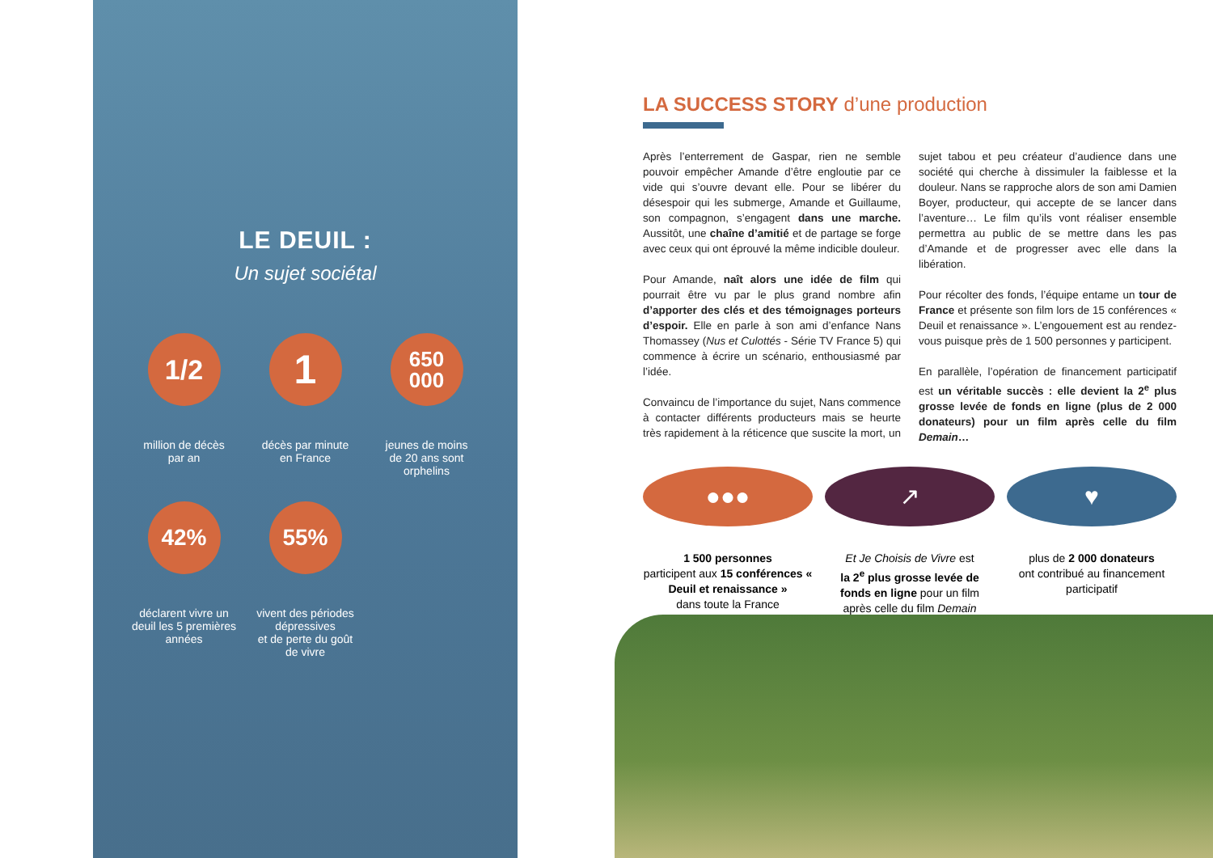LE DEUIL :
Un sujet sociétal
1/2
million de décès
par an
1
décès par minute
en France
650
000
jeunes de moins
de 20 ans sont
orphelins
42%
déclarent vivre un
deuil les 5 premières
années
55%
vivent des périodes
dépressives
et de perte du goût
de vivre
LA SUCCESS STORY d’une production
Après l’enterrement de Gaspar, rien ne semble pouvoir empêcher Amande d’être engloutie par ce vide qui s’ouvre devant elle. Pour se libérer du désespoir qui les submerge, Amande et Guillaume, son compagnon, s’engagent dans une marche. Aussitôt, une chaîne d’amitié et de partage se forge avec ceux qui ont éprouvé la même indicible douleur.
Pour Amande, naît alors une idée de film qui pourrait être vu par le plus grand nombre afin d’apporter des clés et des témoignages porteurs d’espoir. Elle en parle à son ami d’enfance Nans Thomassey (Nus et Culottés - Série TV France 5) qui commence à écrire un scénario, enthousiasmé par l’idée.
Convaincu de l’importance du sujet, Nans commence à contacter différents producteurs mais se heurte très rapidement à la réticence que suscite la mort, un sujet tabou et peu créateur d’audience dans une société qui cherche à dissimuler la faiblesse et la douleur. Nans se rapproche alors de son ami Damien Boyer, producteur, qui accepte de se lancer dans l’aventure… Le film qu’ils vont réaliser ensemble permettra au public de se mettre dans les pas d’Amande et de progresser avec elle dans la libération.
Pour récolter des fonds, l’équipe entame un tour de France et présente son film lors de 15 conférences « Deuil et renaissance ». L’engouement est au rendez-vous puisque près de 1 500 personnes y participent.
En parallèle, l’opération de financement participatif est un véritable succès : elle devient la 2<sup>e</sup> plus grosse levée de fonds en ligne (plus de 2 000 donateurs) pour un film après celle du film Demain…
●●●
1 500 personnes
participent aux 15 conférences « Deuil et renaissance »
dans toute la France
↗
Et Je Choisis de Vivre est
la 2<sup>e</sup> plus grosse levée de fonds en ligne pour un film après celle du film Demain
♥
plus de 2 000 donateurs
ont contribué au financement participatif